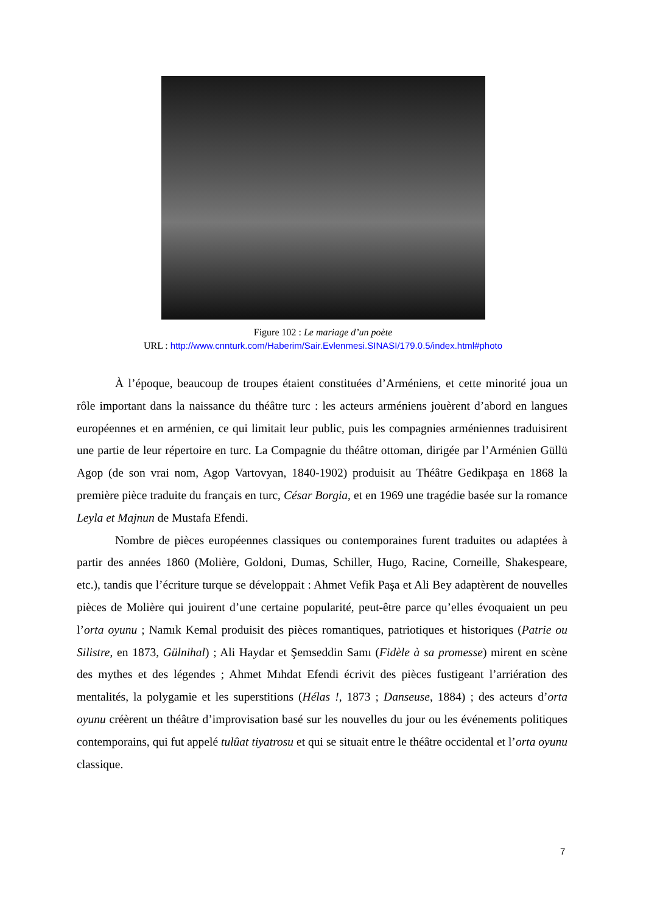Figure 102 : Le mariage d’un poète
URL : http://www.cnnturk.com/Haberim/Sair.Evlenmesi.SINASI/179.0.5/index.html#photo
À l’époque, beaucoup de troupes étaient constituées d’Arméniens, et cette minorité joua un rôle important dans la naissance du théâtre turc : les acteurs arméniens jouèrent d’abord en langues européennes et en arménien, ce qui limitait leur public, puis les compagnies arméniennes traduisirent une partie de leur répertoire en turc. La Compagnie du théâtre ottoman, dirigée par l’Arménien Güllü Agop (de son vrai nom, Agop Vartovyan, 1840-1902) produisit au Théâtre Gedikpaşa en 1868 la première pièce traduite du français en turc, César Borgia, et en 1969 une tragédie basée sur la romance Leyla et Majnun de Mustafa Efendi.
Nombre de pièces européennes classiques ou contemporaines furent traduites ou adaptées à partir des années 1860 (Molière, Goldoni, Dumas, Schiller, Hugo, Racine, Corneille, Shakespeare, etc.), tandis que l’écriture turque se développait : Ahmet Vefik Paşa et Ali Bey adaptèrent de nouvelles pièces de Molière qui jouirent d’une certaine popularité, peut-être parce qu’elles évoquaient un peu l’orta oyunu ; Namık Kemal produisit des pièces romantiques, patriotiques et historiques (Patrie ou Silistre, en 1873, Gülnihal) ; Ali Haydar et Şemseddin Samı (Fidèle à sa promesse) mirent en scène des mythes et des légendes ; Ahmet Mıhdat Efendi écrivit des pièces fustigeant l’arriération des mentalités, la polygamie et les superstitions (Hélas !, 1873 ; Danseuse, 1884) ; des acteurs d’orta oyunu créèrent un théâtre d’improvisation basé sur les nouvelles du jour ou les événements politiques contemporains, qui fut appelé tulûat tiyatrosu et qui se situait entre le théâtre occidental et l’orta oyunu classique.
7